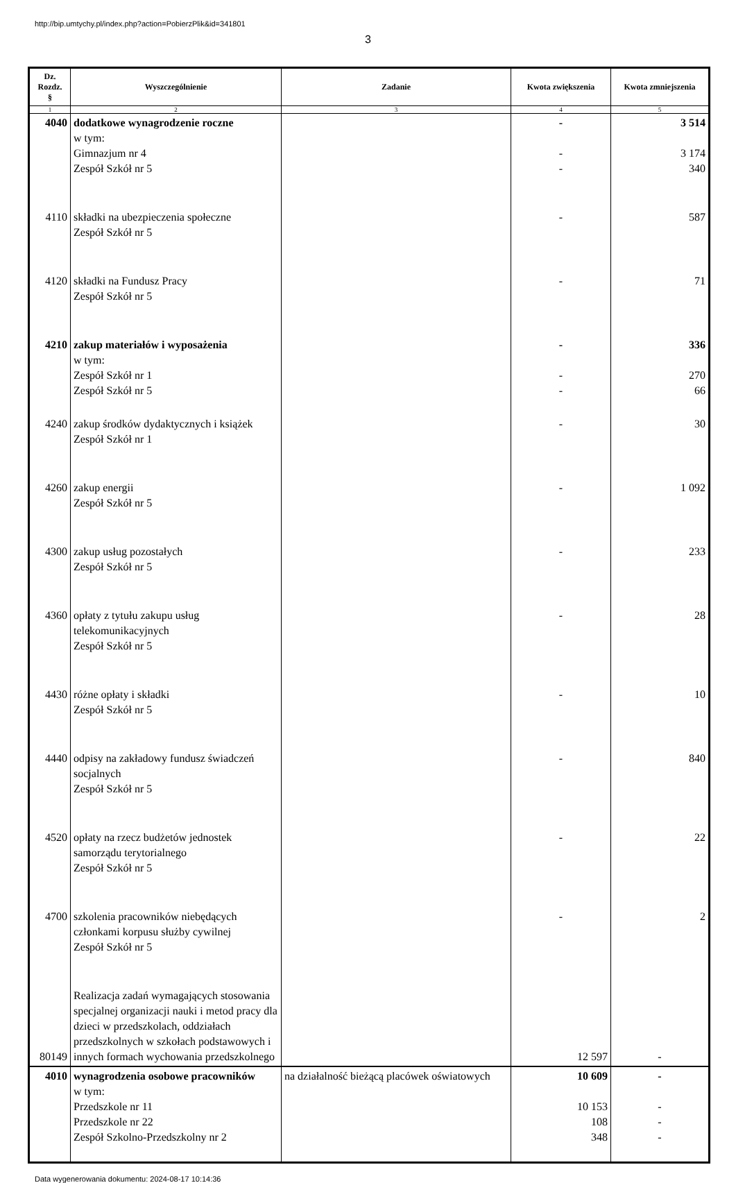http://bip.umtychy.pl/index.php?action=PobierzPlik&id=341801
3
| Dz. Rozdz. § | Wyszczególnienie | Zadanie | Kwota zwiększenia | Kwota zmniejszenia |
| --- | --- | --- | --- | --- |
| 1 | 2 | 3 | 4 | 5 |
| 4040 | dodatkowe wynagrodzenie roczne w tym: Gimnazjum nr 4 Zespół Szkół nr 5 | | - - - | 3 514 3 174 340 |
| 4110 | składki na ubezpieczenia społeczne Zespół Szkół nr 5 | | - | 587 |
| 4120 | składki na Fundusz Pracy Zespół Szkół nr 5 | | - | 71 |
| 4210 | zakup materiałów i wyposażenia w tym: Zespół Szkół nr 1 Zespół Szkół nr 5 | | - - - | 336 270 66 |
| 4240 | zakup środków dydaktycznych i książek Zespół Szkół nr 1 | | - | 30 |
| 4260 | zakup energii Zespół Szkół nr 5 | | - | 1 092 |
| 4300 | zakup usług pozostałych Zespół Szkół nr 5 | | - | 233 |
| 4360 | opłaty z tytułu zakupu usług telekomunikacyjnych Zespół Szkół nr 5 | | - | 28 |
| 4430 | różne opłaty i składki Zespół Szkół nr 5 | | - | 10 |
| 4440 | odpisy na zakładowy fundusz świadczeń socjalnych Zespół Szkół nr 5 | | - | 840 |
| 4520 | opłaty na rzecz budżetów jednostek samorządu terytorialnego Zespół Szkół nr 5 | | - | 22 |
| 4700 | szkolenia pracowników niebędących członkami korpusu służby cywilnej Zespół Szkół nr 5 | | - | 2 |
| 80149 | Realizacja zadań wymagających stosowania specjalnej organizacji nauki i metod pracy dla dzieci w przedszkolach, oddziałach przedszkolnych w szkołach podstawowych i innych formach wychowania przedszkolnego | | 12 597 | - |
| 4010 | wynagrodzenia osobowe pracowników w tym: Przedszkole nr 11 Przedszkole nr 22 Zespół Szkolno-Przedszkolny nr 2 | na działalność bieżącą placówek oświatowych | 10 609 10 153 108 348 | - - - - |
Data wygenerowania dokumentu: 2024-08-17 10:14:36